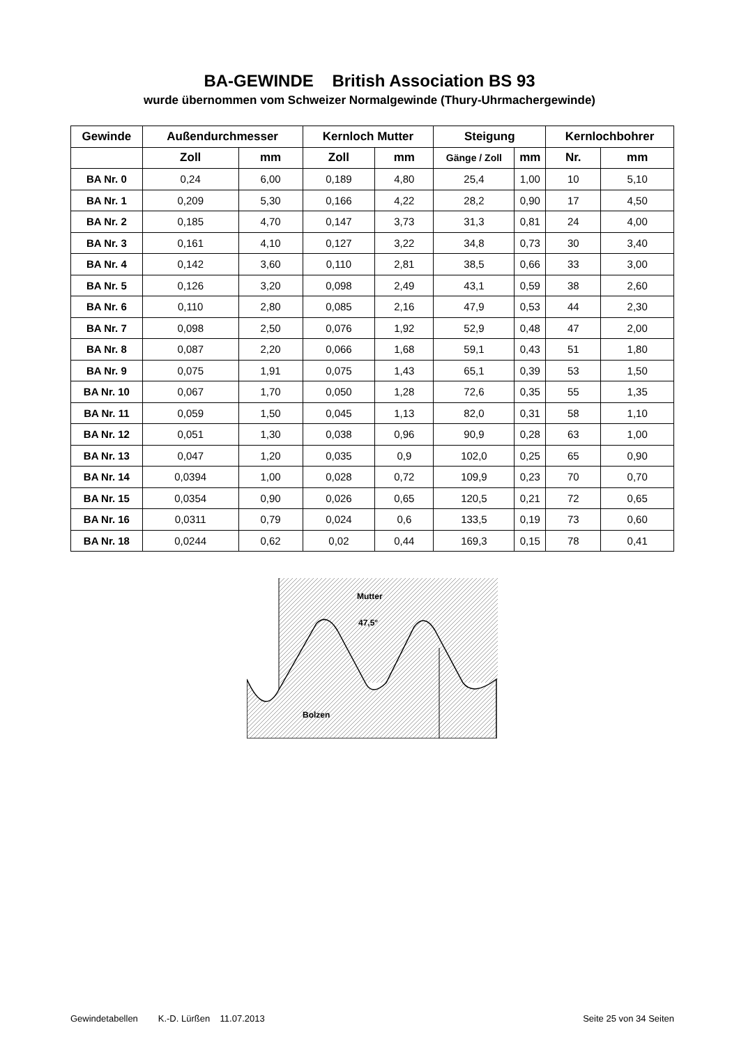BA-GEWINDE British Association BS 93
wurde übernommen vom Schweizer Normalgewinde (Thury-Uhrmachergewinde)
| Gewinde | Außendurchmesser | | Kernloch Mutter | | Steigung | | Kernlochbohrer | |
| --- | --- | --- | --- | --- | --- | --- | --- | --- |
| | Zoll | mm | Zoll | mm | Gänge / Zoll | mm | Nr. | mm |
| BA Nr. 0 | 0,24 | 6,00 | 0,189 | 4,80 | 25,4 | 1,00 | 10 | 5,10 |
| BA Nr. 1 | 0,209 | 5,30 | 0,166 | 4,22 | 28,2 | 0,90 | 17 | 4,50 |
| BA Nr. 2 | 0,185 | 4,70 | 0,147 | 3,73 | 31,3 | 0,81 | 24 | 4,00 |
| BA Nr. 3 | 0,161 | 4,10 | 0,127 | 3,22 | 34,8 | 0,73 | 30 | 3,40 |
| BA Nr. 4 | 0,142 | 3,60 | 0,110 | 2,81 | 38,5 | 0,66 | 33 | 3,00 |
| BA Nr. 5 | 0,126 | 3,20 | 0,098 | 2,49 | 43,1 | 0,59 | 38 | 2,60 |
| BA Nr. 6 | 0,110 | 2,80 | 0,085 | 2,16 | 47,9 | 0,53 | 44 | 2,30 |
| BA Nr. 7 | 0,098 | 2,50 | 0,076 | 1,92 | 52,9 | 0,48 | 47 | 2,00 |
| BA Nr. 8 | 0,087 | 2,20 | 0,066 | 1,68 | 59,1 | 0,43 | 51 | 1,80 |
| BA Nr. 9 | 0,075 | 1,91 | 0,075 | 1,43 | 65,1 | 0,39 | 53 | 1,50 |
| BA Nr. 10 | 0,067 | 1,70 | 0,050 | 1,28 | 72,6 | 0,35 | 55 | 1,35 |
| BA Nr. 11 | 0,059 | 1,50 | 0,045 | 1,13 | 82,0 | 0,31 | 58 | 1,10 |
| BA Nr. 12 | 0,051 | 1,30 | 0,038 | 0,96 | 90,9 | 0,28 | 63 | 1,00 |
| BA Nr. 13 | 0,047 | 1,20 | 0,035 | 0,9 | 102,0 | 0,25 | 65 | 0,90 |
| BA Nr. 14 | 0,0394 | 1,00 | 0,028 | 0,72 | 109,9 | 0,23 | 70 | 0,70 |
| BA Nr. 15 | 0,0354 | 0,90 | 0,026 | 0,65 | 120,5 | 0,21 | 72 | 0,65 |
| BA Nr. 16 | 0,0311 | 0,79 | 0,024 | 0,6 | 133,5 | 0,19 | 73 | 0,60 |
| BA Nr. 18 | 0,0244 | 0,62 | 0,02 | 0,44 | 169,3 | 0,15 | 78 | 0,41 |
Mutter
47,5°
Bolzen
Gewindetabellen K.-D. Lürßen 11.07.2013 Seite 25 von 34 Seiten